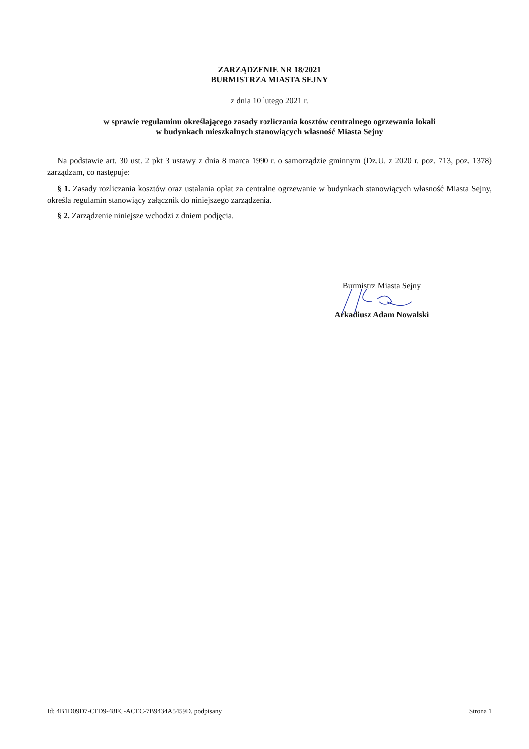ZARZĄDZENIE NR 18/2021
BURMISTRZA MIASTA SEJNY
z dnia 10 lutego 2021 r.
w sprawie regulaminu określającego zasady rozliczania kosztów centralnego ogrzewania lokali
w budynkach mieszkalnych stanowiących własność Miasta Sejny
Na podstawie art. 30 ust. 2 pkt 3 ustawy z dnia 8 marca 1990 r. o samorządzie gminnym (Dz.U. z 2020 r. poz. 713, poz. 1378) zarządzam, co następuje:
§ 1. Zasady rozliczania kosztów oraz ustalania opłat za centralne ogrzewanie w budynkach stanowiących własność Miasta Sejny, określa regulamin stanowiący załącznik do niniejszego zarządzenia.
§ 2. Zarządzenie niniejsze wchodzi z dniem podjęcia.
Burmistrz Miasta Sejny
Arkadiusz Adam Nowalski
Id: 4B1D09D7-CFD9-48FC-ACEC-7B9434A5459D. podpisany Strona 1